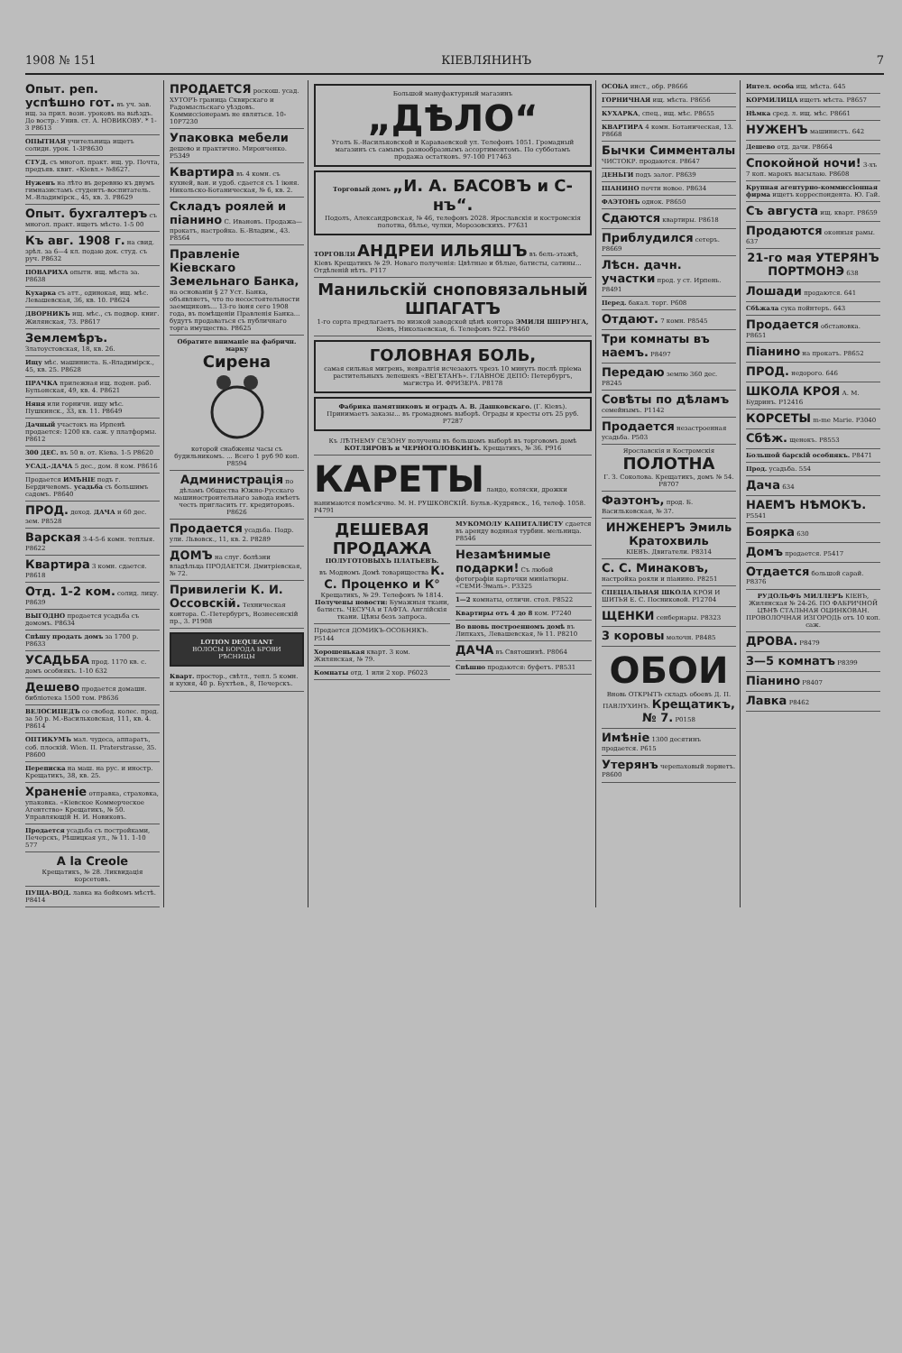1908 № 151 КІЕВЛЯНИНЪ 7
Опыт. реп. успѣшно гот. въ уч. зав. ищ. за прил. возн. уроковъ на выѣздъ. До востр.: Унив. ст. А. НОВИКОВУ. * 1-3 Р8613
ОПЫТНАЯ учительница ищетъ солидн. урок. 1-3Р8630
СТУД. съ многол. практ. ищ. ур. Почта, предъяв. квит. «Кіевл.» №8627.
Нуженъ на лѣто въ деревню къ двумъ гимназистамъ студентъ-воспитатель. М.-Владимірск., 45, кв. 3. Р8629
Опыт. бухгалтеръ съ многол. практ. ищетъ мѣсто. 1-5 00
Къ авг. 1908 г. на свид. зрѣл. за 6—4 кл. подаю док. студ. съ руч. Р8632
ПОВАРИХА опытн. ищ. мѣста за. Р8638
Кухарка съ атт., одинокая, ищ. мѣс. Левашевская, 36, кв. 10. Р8624
ДВОРНИКЪ ищ. мѣс., съ подвор. книг. Жилянская, 73. Р8617
Землемѣръ. Златоустовская, 18, кв. 26.
Ищу мѣс. машиниста. Б.-Владимірск., 45, кв. 25. Р8628
ПРАЧКА прилежная ищ. поден. раб. Бульонская, 49, кв. 4. Р8621
Няня или горничн. ищу мѣс. Пушкинск., 33, кв. 11. Р8649
Дачный участокъ на Ирпенѣ продается: 1200 кв. саж. у платформы. Р8612
300 ДЕС. въ 50 в. от. Кіева. 1-5 Р8620
УСАД.-ДАЧА 5 дес., дом. 8 ком. Р8616
Продается ИМѢНІЕ подъ г. Бердичевомъ. усадьба съ большимъ садомъ. Р8640
ПРОД. доход. ДАЧА и 60 дес. зем. Р8528
Варская 3-4-5-6 комн. теплыя. Р8622
Квартира 3 комн. сдается. Р8618
Отд. 1-2 ком. солид. лицу. Р8639
ВЫГОДНО продается усадьба съ домомъ. Р8634
Спѣшу продать домъ за 1700 р. Р8633
УСАДЬБА прод. 1170 кв. с. домъ особнякъ. 1-10 632
Дешево продается домашн. библіотека 1500 том. Р8636
ВЕЛОСИПЕДЪ со свобод. колес. прод. за 50 р. М.-Васильковская, 111, кв. 4. Р8614
ОПТИКУМЪ мал. чудеса, аппаратъ, соб. плоскій. Wien. II. Praterstrasse, 35. Р8600
Переписка на маш. на рус. и иностр. Крещатикъ, 38, кв. 25.
Храненіе отправка, страховка, упаковка. «Кіевское Коммерческое Агентство» Крещатикъ, № 50. Управляющій Н. И. Новиковъ.
Продается усадьба съ постройками, Печерскъ, Рѣшицкая ул., № 11. 1-10 577
A la Creole
Крещатикъ, № 28. Ликвидація корсетовъ.
ПУЩА-ВОД. лавка на бойкомъ мѣстѣ. Р8414
ПРОДАЕТСЯ роскош. усад. ХУТОРЪ граница Сквирскаго и Радомысльскаго уѣздовъ. Коммиссіонерамъ не являться. 10-10Р7230
Упаковка мебели дешево и практично. Миронченко. Р5349
Квартира въ 4 комн. съ кухней, ван. и удоб. сдается съ 1 іюня. Никольско-Ботаническая, № 6, кв. 2.
Складъ роялей и піанино С. Ивановъ. Продажа—прокатъ, настройка. Б.-Владим., 43. Р8564
Правленіе Кіевскаго Земельнаго Банка, на основаніи § 27 Уст. Банка, объявляетъ, что по несостоятельности заемщиковъ... 13-го іюня сего 1908 года, въ помѣщеніи Правленія Банка... будутъ продаваться съ публичнаго торга имущества. Р8625
Обратите вниманіе на фабричн. марку
Сирена
которой снабжены часы съ будильникомъ. ... Всего 1 руб 90 коп. Р8594
Администрація по дѣламъ Общества Южно-Русскаго машиностроительнаго завода имѣетъ честь пригласить гг. кредиторовъ. Р8626
Продается усадьба. Подр. ули. Львовск., 11, кв. 2. Р8289
ДОМЪ на слуг. болѣзни владѣльца ПРОДАЕТСЯ. Дмитріевская, № 72.
Привилегіи К. И. Оссовскій. Техническая контора. С.-Петербургъ, Вознесенскій пр., 3. Р1908
LOTION DEQUEANT
ВОЛОСЫ БОРОДА БРОВИ РѢСНИЦЫ
Кварт. простор., свѣтл., тепл. 5 комн. и кухня, 40 р. Бухтѣев., 8, Печерскъ.
Большой мануфактурный магазинъ
„ДѢЛО“
Уголъ Б.-Васильковской и Караваевской ул. Телефонъ 1051. Громадный магазинъ съ самымъ разнообразнымъ ассортиментомъ. По субботамъ продажа остатковъ. 97-100 Р17463
Торговый домъ „И. А. БАСОВЪ и С-нъ“.
Подолъ, Александровская, № 46, телефонъ 2028. Ярославскія и костромскія полотна, бѣлье, чулки, Морозовскихъ. Р7631
ТОРГОВЛЯ АНДРЕИ ИЛЬЯШЪ въ бель-этажѣ, Кіевъ Крещатикъ № 29. Новаго полученія: Цвѣтные и бѣлые, батисты, сатины... Отдѣленій нѣтъ. Р117
Манильскій сноповязальный ШПАГАТЪ
1-го сорта предлагаетъ по низкой заводской цѣнѣ контора ЭМИЛЯ ШПРУНГА,
Кіевъ, Николаевская, 6. Телефонъ 922. Р8460
ГОЛОВНАЯ БОЛЬ,
самая сильная мигрень, невралгія исчезаютъ чрезъ 10 минутъ послѣ пріема растительныхъ лепешекъ «ВЕГЕТАНЪ». ГЛАВНОЕ ДЕПО: Петербургъ, магистра И. ФРИЗЕРА. Р8178
Фабрика памятниковъ и оградъ А. В. Дашковскаго. (Г. Кіевъ). Принимаетъ заказы... въ громадномъ выборѣ. Ограды и кресты отъ 25 руб. Р7287
Къ ЛѢТНЕМУ СЕЗОНУ получены въ большомъ выборѣ въ торговомъ домѣ КОТЛЯРОВЪ и ЧЕРНОГОЛОВКИНЪ. Крещатикъ, № 36. Р916
КАРЕТЫ ландо, коляски, дрожки нанимаются помѣсячно. М. Н. РУШКОВСКІЙ. Бульв.-Кудрявск., 16, телеф. 1058. Р4791
ДЕШЕВАЯ ПРОДАЖА
ПОЛУГОТОВЫХЪ ПЛАТЬЕВЪ.
въ Модномъ Домѣ товарищества К. С. Проценко и К° Крещатикъ, № 29. Телефонъ № 1814.
Получены новости: Бумажныя ткани, батисть. ЧЕСУЧА и ТАФТА. Англійскія ткани. Цѣны безъ запроса.
Продается ДОМИКЪ-ОСОБНЯКЪ. Р5144
Хорошенькая кварт. 3 ком. Жилянская, № 79.
Комнаты отд. 1 или 2 хор. Р6023
МУКОМОЛУ КАПИТАЛИСТУ сдается въ аренду водяная турбин. мельница. Р8546
Незамѣнимые подарки! Съ любой фотографіи карточки миніатюры. «СЕМИ-Эмаль». Р3325
1—2 комнаты, отличн. стол. Р8522
Квартиры отъ 4 до 8 ком. Р7240
Во вновь построенномъ домѣ въ Липкахъ, Левашевская, № 11. Р8210
ДАЧА въ Святошинѣ. Р8064
Спѣшно продаются: буфетъ. Р8531
ОСОБА инст., обр. Р8666
ГОРНИЧНАЯ ищ. мѣста. Р8656
КУХАРКА, спец., ищ. мѣс. Р8655
КВАРТИРА 4 комн. Ботаническая, 13. Р8668
Бычки Симменталы ЧИСТОКР. продаются. Р8647
ДЕНЬГИ подъ залог. Р8639
ПІАНИНО почти новое. Р8634
ФАЭТОНЪ однок. Р8650
Сдаются квартиры. Р8618
Приблудился сетеръ. Р8669
Лѣсн. дачн. участки прод. у ст. Ирпень. Р8491
Перед. бакал. торг. Р608
Отдают. 7 комн. Р8545
Три комнаты въ наемъ. Р8497
Передаю землю 360 дес. Р8245
Совѣты по дѣламъ семейнымъ. Р1142
Продается незастроенная усадьба. Р503
Ярославскія и Костромскія
ПОЛОТНА
Г. З. Соколова. Крещатикъ, домъ № 54. Р8707
Фаэтонъ, прод. Б. Васильковская, № 37.
ИНЖЕНЕРЪ Эмиль Кратохвиль
КІЕВЪ. Двигатели. Р8314
С. С. Минаковъ, настройка рояли и піанино. Р8251
СПЕЦІАЛЬНАЯ ШКОЛА КРОЯ И ШИТЬЯ Е. С. Посниковой. Р12704
ЩЕНКИ сенбернары. Р8323
3 коровы молочн. Р8485
ОБОИ
Вновь ОТКРЫТЪ складъ обоевъ Д. П. ПАВЛУХИНЪ. Крещатикъ, № 7. Р0158
Имѣніе 1300 десятинъ продается. Р615
Утерянъ черепаховый лорнетъ. Р8600
Интел. особа ищ. мѣста. 645
КОРМИЛИЦА ищетъ мѣста. Р8657
Нѣмка сред. л. ищ. мѣс. Р8661
НУЖЕНЪ машинистъ. 642
Дешево отд. дачи. Р8664
Спокойной ночи! 3-хъ 7 коп. марокъ высылаю. Р8608
Крупная агентурно-коммиссіонная фирма ищетъ корреспондента. Ю. Гай.
Съ августа ищ. кварт. Р8659
Продаются оконныя рамы. 637
21-го мая УТЕРЯНЪ ПОРТМОНЭ 638
Лошади продаются. 641
Сбѣжала сука пойнтеръ. 643
Продается обстановка. Р8651
Піанино на прокатъ. Р8652
ПРОД. недорого. 646
ШКОЛА КРОЯ А. М. Будринъ. Р12416
КОРСЕТЫ m-me Marie. Р3040
Сбѣж. щенокъ. Р8553
Большой барскій особнякъ. Р8471
Прод. усадьба. 554
Дача 634
НАЕМЪ НѢМОКЪ. Р5541
Боярка 630
Домъ продается. Р5417
Отдается большой сарай. Р8376
РУДОЛЬФЪ МИЛЛЕРЪ КІЕВЪ, Жилянская № 24-26. ПО ФАБРИЧНОЙ ЦѢНѢ СТАЛЬНАЯ ОЦИНКОВАН. ПРОВОЛОЧНАЯ ИЗГОРОДЬ отъ 10 коп. саж.
ДРОВА. Р8479
3—5 комнатъ Р8399
Піанино Р8407
Лавка Р8462